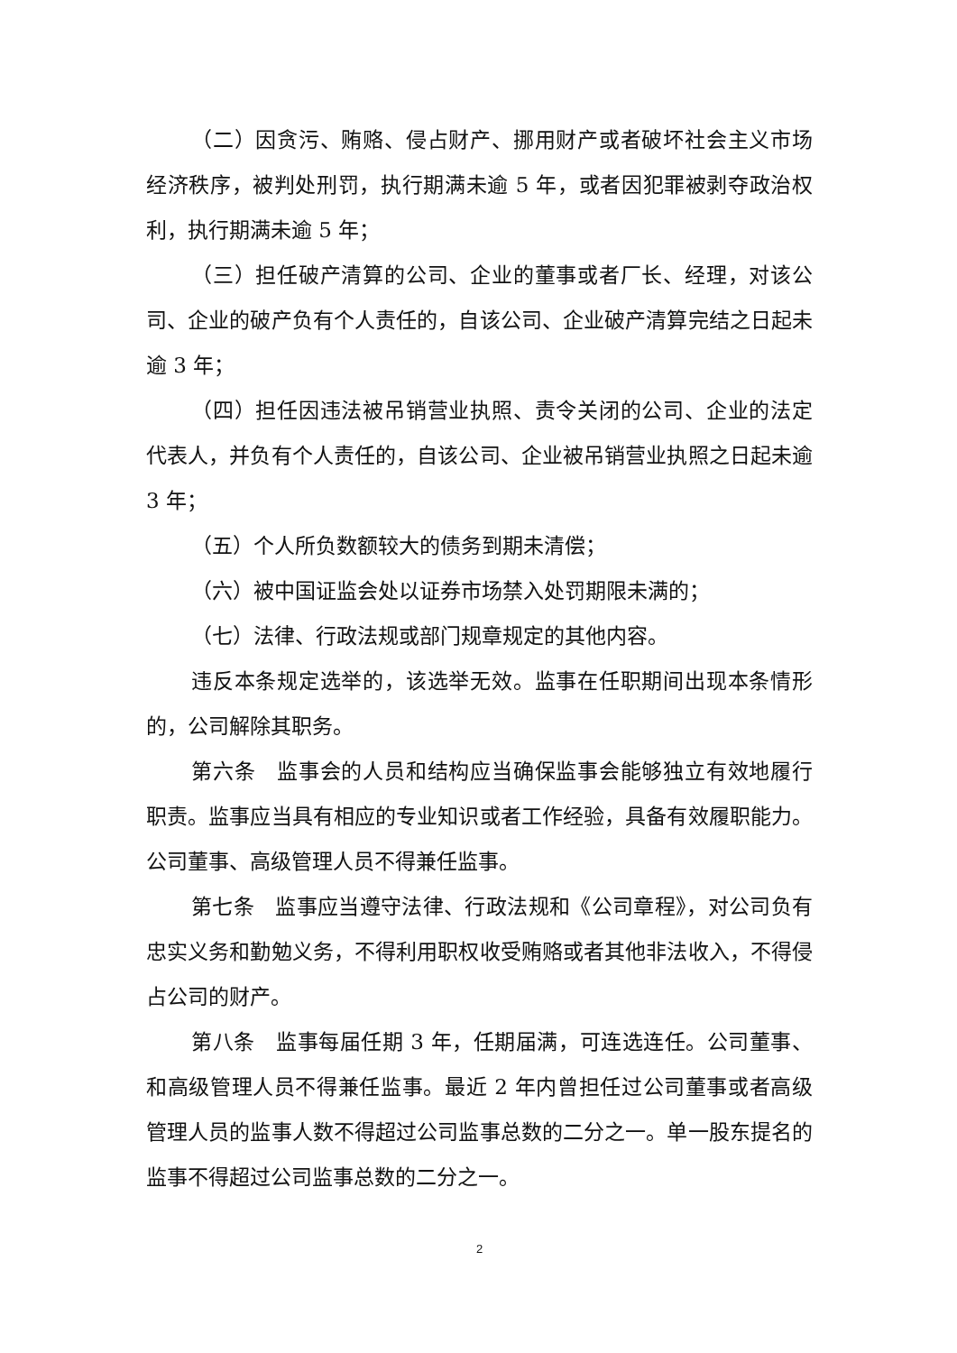（二）因贪污、贿赂、侵占财产、挪用财产或者破坏社会主义市场经济秩序，被判处刑罚，执行期满未逾 5 年，或者因犯罪被剥夺政治权利，执行期满未逾 5 年；
（三）担任破产清算的公司、企业的董事或者厂长、经理，对该公司、企业的破产负有个人责任的，自该公司、企业破产清算完结之日起未逾 3 年；
（四）担任因违法被吊销营业执照、责令关闭的公司、企业的法定代表人，并负有个人责任的，自该公司、企业被吊销营业执照之日起未逾 3 年；
（五）个人所负数额较大的债务到期未清偿；
（六）被中国证监会处以证券市场禁入处罚期限未满的；
（七）法律、行政法规或部门规章规定的其他内容。
违反本条规定选举的，该选举无效。监事在任职期间出现本条情形的，公司解除其职务。
第六条　监事会的人员和结构应当确保监事会能够独立有效地履行职责。监事应当具有相应的专业知识或者工作经验，具备有效履职能力。公司董事、高级管理人员不得兼任监事。
第七条　监事应当遵守法律、行政法规和《公司章程》，对公司负有忠实义务和勤勉义务，不得利用职权收受贿赂或者其他非法收入，不得侵占公司的财产。
第八条　监事每届任期 3 年，任期届满，可连选连任。公司董事、和高级管理人员不得兼任监事。最近 2 年内曾担任过公司董事或者高级管理人员的监事人数不得超过公司监事总数的二分之一。单一股东提名的监事不得超过公司监事总数的二分之一。
2